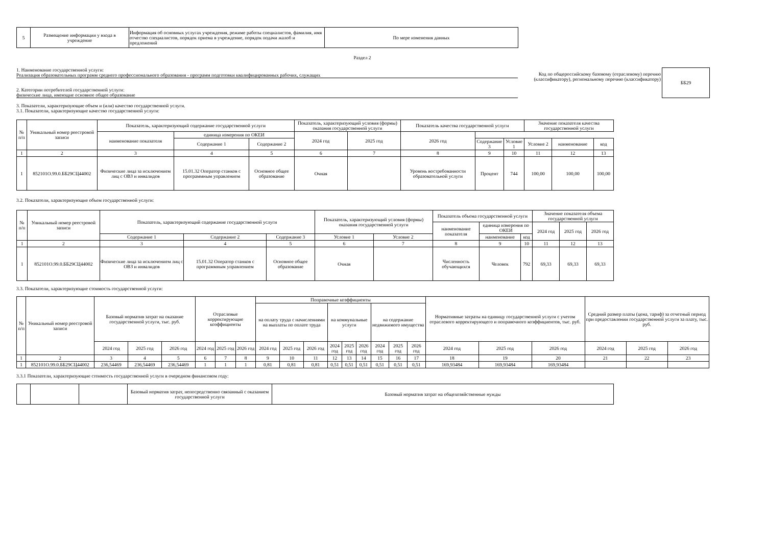| 5 | Размещение информации у входа в учреждение | Информация об основных услугах учреждения, режиме работы специалистов, фамилия, имя отчество специалистов, порядок приема в учреждение, порядок подачи жалоб и предложений | По мере изменения данных |
Раздел 2
1. Наименование государственной услуги:
Реализация образовательных программ среднего профессионального образования - программ подготовки квалифицированных рабочих, служащих
2. Категории потребителей государственной услуги:
физические лица, имеющие основное общее образование
Код по общероссийскому базовому (отраслевому) перечню (классификатору), региональному перечню (классификатору)
| ББ29 |
3. Показатели, характеризующие объем и (или) качество государственной услуги.
3.1. Показатели, характеризующие качество государственной услуги:
| № п/п | Уникальный номер реестровой записи | Показатель, характеризующий содержание государственной услуги | | | Показатель, характеризующий условия (формы) оказания государственной услуги | | Показатель качества государственной услуги | | | Значение показателя качества государственной услуги | | | | | | |
| | | | | | | наименование показателя | единица измерения по ОКЕИ | | 2024 год | 2025 год | 2026 год | | | | | |
| | | | | | | | Содержание 1 | Содержание 2 | | | | Содержание 3 | Условие 1 | Условие 2 | наименование | код |
| 1 | 2 | 3 | 4 | 5 | 6 | 7 | 8 | 9 | 10 | 11 | 12 | 13 | | | | |
| 1 | 852101О.99.0.ББ29СЦ44002 | Физические лица за исключением лиц с ОВЗ и инвалидов | 15.01.32 Оператор станков с программным управлением | Основное общее образование | Очная | | Уровень востребованности образовательной услуги | Процент | 744 | 100,00 | 100,00 | 100,00 | | | | |
3.2. Показатели, характеризующие объем государственной услуги:
| № п/п | Уникальный номер реестровой записи | Показатель, характеризующий содержание государственной услуги | | | Показатель, характеризующий условия (формы) оказания государственной услуги | | Показатель объема государственной услуги | | | Значение показателя объема государственной услуги | | |
| | | | | | | | наименование показателя | единица измерения по ОКЕИ | | 2024 год | 2025 год | 2026 год |
| | | Содержание 1 | Содержание 2 | Содержание 3 | Условие 1 | Условие 2 | | наименование | код | | | |
| 1 | 2 | 3 | 4 | 5 | 6 | 7 | 8 | 9 | 10 | 11 | 12 | 13 |
| 1 | 852101О.99.0.ББ29СЦ44002 | Физические лица за исключением лиц с ОВЗ и инвалидов | 15.01.32 Оператор станков с программным управлением | Основное общее образование | Очная | | Численность обучающихся | Человек | 792 | 69,33 | 69,33 | 69,33 |
3.3. Показатели, характеризующие стоимость государственной услуги:
| № п/п | Уникальный номер реестровой записи | Базовый норматив затрат на оказание государственной услуги, тыс. руб. | | | Отраслевые корректирующие коэффициенты | | | Поправочные коэффициенты | | | | | | | | | Нормативные затраты на единицу государственной услуги с учетом отраслевого корректирующего и поправочного коэффициентов, тыс. руб. | | | Средний размер платы (цена, тариф) за отчетный период при предоставлении государственной услуги за плату, тыс. руб. | | |
| | | | | | | | | на оплату труда с начислениями на выплаты по оплате труда | | | на коммунальные услуги | | | на содержание недвижимого имущества | | | | | | | | |
| | | 2024 год | 2025 год | 2026 год | 2024 год | 2025 год | 2026 год | 2024 год | 2025 год | 2026 год | 2024 год | 2025 год | 2026 год | 2024 год | 2025 год | 2026 год | 2024 год | 2025 год | 2026 год | 2024 год | 2025 год | 2026 год |
| 1 | 2 | 3 | 4 | 5 | 6 | 7 | 8 | 9 | 10 | 11 | 12 | 13 | 14 | 15 | 16 | 17 | 18 | 19 | 20 | 21 | 22 | 23 |
| 1 | 852101О.99.0.ББ29СЦ44002 | 236,54469 | 236,54469 | 236,54469 | 1 | 1 | 1 | 0,81 | 0,81 | 0,81 | 0,51 | 0,51 | 0,51 | 0,51 | 0,51 | 0,51 | 169,93484 | 169,93484 | 169,93484 | | | |
3.3.1 Показатели, характеризующие стоимость государственной услуги в очередном финансовом году:
| | | | Базовый норматив затрат, непосредственно связанный с оказанием государственной услуги | Базовый норматив затрат на общехозяйственные нужды |